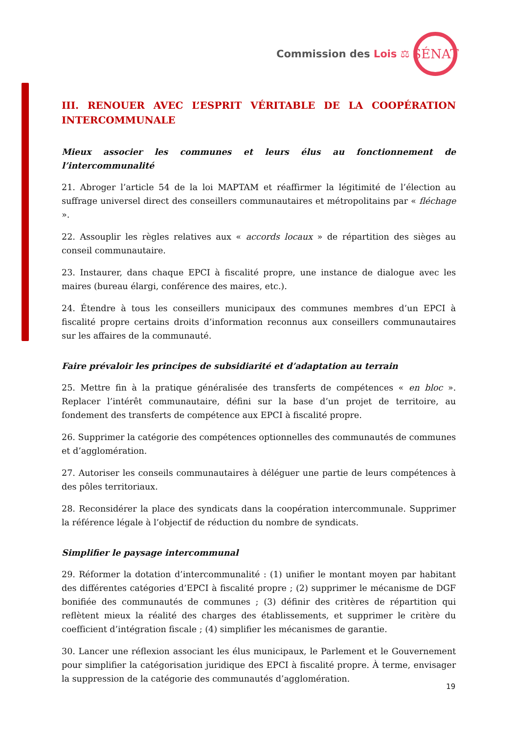Commission des Lois ⚖
SÉNAT
III. RENOUER AVEC L’ESPRIT VÉRITABLE DE LA COOPÉRATION INTERCOMMUNALE
Mieux associer les communes et leurs élus au fonctionnement de l’intercommunalité
21. Abroger l’article 54 de la loi MAPTAM et réaffirmer la légitimité de l’élection au suffrage universel direct des conseillers communautaires et métropolitains par « fléchage ».
22. Assouplir les règles relatives aux « accords locaux » de répartition des sièges au conseil communautaire.
23. Instaurer, dans chaque EPCI à fiscalité propre, une instance de dialogue avec les maires (bureau élargi, conférence des maires, etc.).
24. Étendre à tous les conseillers municipaux des communes membres d’un EPCI à fiscalité propre certains droits d’information reconnus aux conseillers communautaires sur les affaires de la communauté.
Faire prévaloir les principes de subsidiarité et d’adaptation au terrain
25. Mettre fin à la pratique généralisée des transferts de compétences « en bloc ». Replacer l’intérêt communautaire, défini sur la base d’un projet de territoire, au fondement des transferts de compétence aux EPCI à fiscalité propre.
26. Supprimer la catégorie des compétences optionnelles des communautés de communes et d’agglomération.
27. Autoriser les conseils communautaires à déléguer une partie de leurs compétences à des pôles territoriaux.
28. Reconsidérer la place des syndicats dans la coopération intercommunale. Supprimer la référence légale à l’objectif de réduction du nombre de syndicats.
Simplifier le paysage intercommunal
29. Réformer la dotation d’intercommunalité : (1) unifier le montant moyen par habitant des différentes catégories d’EPCI à fiscalité propre ; (2) supprimer le mécanisme de DGF bonifiée des communautés de communes ; (3) définir des critères de répartition qui reflètent mieux la réalité des charges des établissements, et supprimer le critère du coefficient d’intégration fiscale ; (4) simplifier les mécanismes de garantie.
30. Lancer une réflexion associant les élus municipaux, le Parlement et le Gouvernement pour simplifier la catégorisation juridique des EPCI à fiscalité propre. À terme, envisager la suppression de la catégorie des communautés d’agglomération.
19